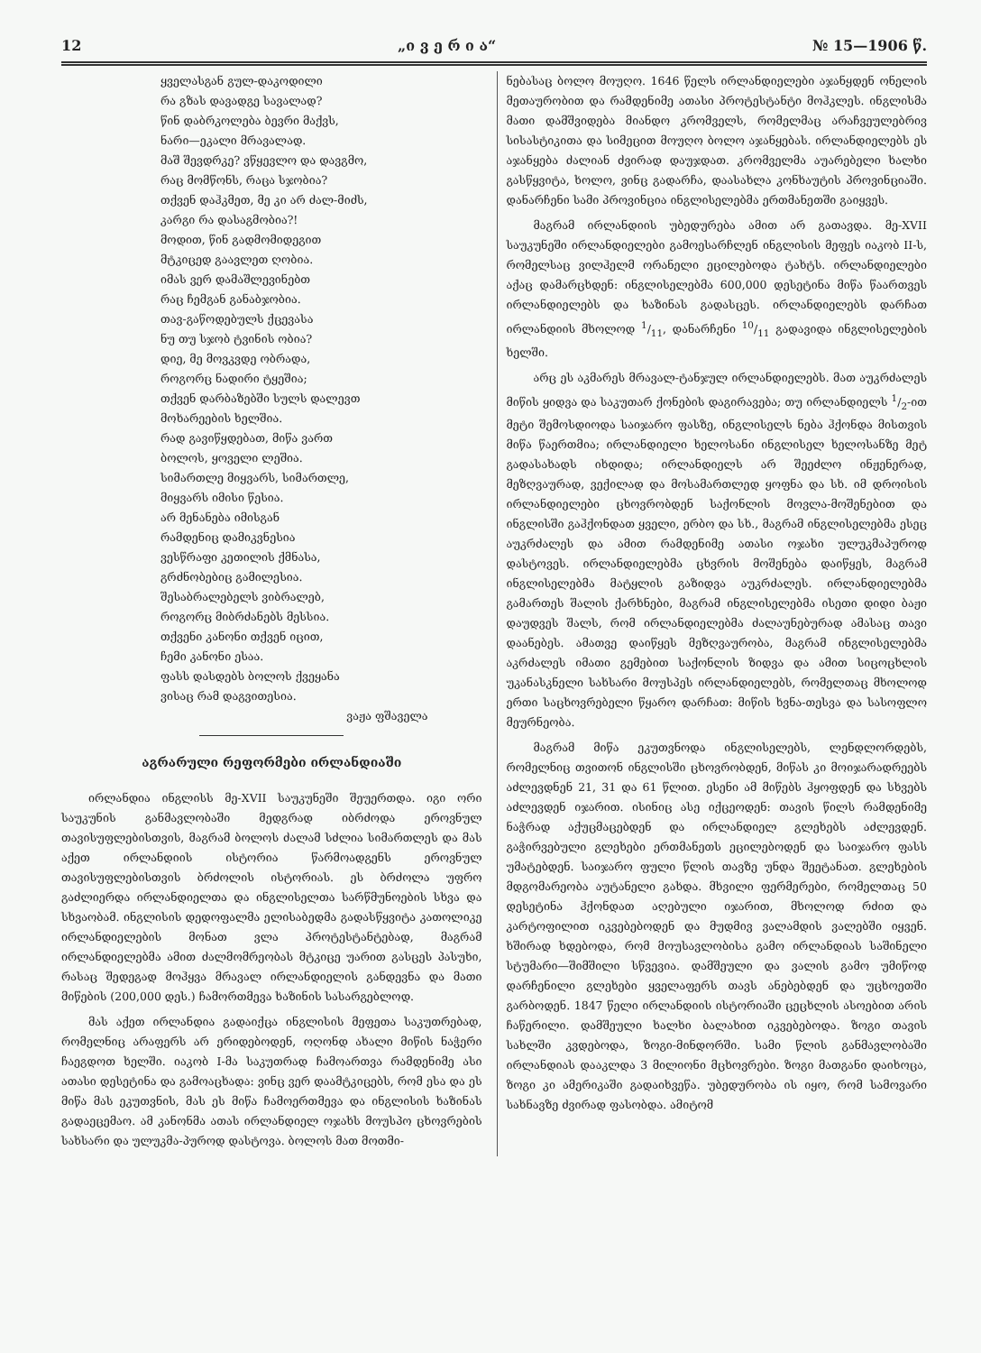12 „ი ვ ე რ ი ა“№ 15—1906 წ.
ყველასგან გულ-დაკოდილი
რა გზას დავადგე სავალად?
წინ დაბრკოლება ბევრი მაქვს,
ნარი—ეკალი მრავალად.
მაშ შევდრკე? ვწყევლო და დავგმო,
რაც მომწონს, რაცა სჯობია?
თქვენ დაჰკმეთ, მე კი არ ძალ-მიძს,
კარგი რა დასაგმობია?!
მოდით, წინ გადმომიდეგით
მტკიცედ გაავლეთ ღობია.
იმას ვერ დამაშლევინებთ
რაც ჩემგან განაბჯობია.
თავ-გაწოდებულს ქცევასა
ნუ თუ სჯობ ტვინის ობია?
დიე, მე მოვკვდე ობრადა,
როგორც ნადირი ტყეშია;
თქვენ დარბაზებში სულს დალევთ
მოხარეების ხელშია.
რად გავიწყდებათ, მიწა ვართ
ბოლოს, ყოველი ლეშია.
სიმართლე მიყვარს, სიმართლე,
მიყვარს იმისი წესია.
არ მენანება იმისგან
რამდენიც დამიკვნესია
ვესწრაფი კეთილის ქმნასა,
გრძნობებიც გამილესია.
შესაბრალებელს ვიბრალებ,
როგორც მიბრძანებს მესსია.
თქვენი კანონი თქვენ იცით,
ჩემი კანონი ესაა.
ფასს დასდებს ბოლოს ქვეყანა
ვისაც რამ დაგვითესია.
ვაჟა ფშაველა
აგრარული რეფორმები ირლანდიაში
ირლანდია ინგლისს მე-XVII საუკუნეში შეუერთდა. იგი ორი საუკუნის განმავლობაში მედგრად იბრძოდა ეროვნულ თავისუფლებისთვის, მაგრამ ბოლოს ძალამ სძლია სიმართლეს და მას აქეთ ირლანდიის ისტორია წარმოადგენს ეროვნულ თავისუფლებისთვის ბრძოლის ისტორიას. ეს ბრძოლა უფრო გაძლიერდა ირლანდიელთა და ინგლისელთა სარწმუნოების სხვა და სხვაობამ. ინგლისის დედოფალმა ელისაბედმა გადასწყვიტა კათოლიკე ირლანდიელების მონათ ვლა პროტესტანტებად, მაგრამ ირლანდიელებმა ამით ძალმომრეობას მტკიცე უარით გასცეს პასუხი, რასაც შედეგად მოჰყვა მრავალ ირლანდიელის განდევნა და მათი მიწების (200,000 დეს.) ჩამორთმევა ხაზინის სასარგებლოდ.
მას აქეთ ირლანდია გადაიქცა ინგლისის მეფეთა საკუთრებად, რომელნიც არაფერს არ ერიდებოდენ, ოღონდ ახალი მიწის ნაჭერი ჩაეგდოთ ხელში. იაკობ I-მა საკუთრად ჩამოართვა რამდენიმე ასი ათასი დესეტინა და გამოაცხადა: ვინც ვერ დაამტკიცებს, რომ ესა და ეს მიწა მას ეკუთვნის, მას ეს მიწა ჩამოერთმევა და ინგლისის ხაზინას გადაეცემაო. ამ კანონმა ათას ირლანდიელ ოჯახს მოუსპო ცხოვრების სახსარი და ულუკმა-პუროდ დასტოვა. ბოლოს მათ მოთმი-
ნებასაც ბოლო მოუღო. 1646 წელს ირლანდიელები აჯანყდენ ონელის მეთაურობით და რამდენიმე ათასი პროტესტანტი მოჰკლეს. ინგლისმა მათი დამშვიდება მიანდო კრომველს, რომელმაც არაჩვეულებრივ სისასტიკითა და სიმეცით მოუღო ბოლო აჯანყებას. ირლანდიელებს ეს აჯანყება ძალიან ძვირად დაუჯდათ. კრომველმა აუარებელი ხალხი გასწყვიტა, ხოლო, ვინც გადარჩა, დაასახლა კონხაუტის პროვინციაში. დანარჩენი სამი პროვინცია ინგლისელებმა ერთმანეთში გაიყვეს.
მაგრამ ირლანდიის უბედურება ამით არ გათავდა. მე-XVII საუკუნეში ირლანდიელები გამოესარჩლენ ინგლისის მეფეს იაკობ II-ს, რომელსაც ვილჰელმ ორანელი ეცილებოდა ტახტს. ირლანდიელები აქაც დამარცხდენ: ინგლისელებმა 600,000 დესეტინა მიწა წაართვეს ირლანდიელებს და ხაზინას გადასცეს. ირლანდიელებს დარჩათ ირლანდიის მხოლოდ 1/11, დანარჩენი 10/11 გადავიდა ინგლისელების ხელში.
არც ეს აკმარეს მრავალ-ტანჯულ ირლანდიელებს. მათ აუკრძალეს მიწის ყიდვა და საკუთარ ქონების დაგირავება; თუ ირლანდიელს 1/2-ით მეტი შემოსდიოდა საიჯარო ფასზე, ინგლისელს ნება ჰქონდა მისთვის მიწა წაერთმია; ირლანდიელი ხელოსანი ინგლისელ ხელოსანზე მეტ გადასახადს იხდიდა; ირლანდიელს არ შეეძლო ინჟენერად, მეზღვაურად, ვექილად და მოსამართლედ ყოფნა და სხ. იმ დროისის ირლანდიელები ცხოვრობდენ საქონლის მოვლა-მოშენებით და ინგლისში გაჰქონდათ ყველი, ერბო და სხ., მაგრამ ინგლისელებმა ესეც აუკრძალეს და ამით რამდენიმე ათასი ოჯახი ულუკმაპუროდ დასტოვეს. ირლანდიელებმა ცხვრის მოშენება დაიწყეს, მაგრამ ინგლისელებმა მატყლის გაზიდვა აუკრძალეს. ირლანდიელებმა გამართეს შალის ქარხნები, მაგრამ ინგლისელებმა ისეთი დიდი ბაჟი დაუდვეს შალს, რომ ირლანდიელებმა ძალაუნებურად ამასაც თავი დაანებეს. ამათვე დაიწყეს მეზღვაურობა, მაგრამ ინგლისელებმა აკრძალეს იმათი გემებით საქონლის ზიდვა და ამით სიცოცხლის უკანასკნელი სახსარი მოუსპეს ირლანდიელებს, რომელთაც მხოლოდ ერთი საცხოვრებელი წყარო დარჩათ: მიწის ხვნა-თესვა და სასოფლო მეურნეობა.
მაგრამ მიწა ეკუთვნოდა ინგლისელებს, ლენდლორდებს, რომელნიც თვითონ ინგლისში ცხოვრობდენ, მიწას კი მოიჯარადრეებს აძლევდნენ 21, 31 და 61 წლით. ესენი ამ მიწებს ჰყოფდენ და სხვებს აძლევდენ იჯარით. ისინიც ასე იქცეოდენ: თავის წილს რამდენიმე ნაჭრად აქუცმაცებდენ და ირლანდიელ გლეხებს აძლევდენ. გაჭირვებული გლეხები ერთმანეთს ეცილებოდენ და საიჯარო ფასს უმატებდენ. საიჯარო ფული წლის თავზე უნდა შეეტანათ. გლეხების მდგომარეობა აუტანელი გახდა. მხვილი ფერმერები, რომელთაც 50 დესეტინა ჰქონდათ აღებული იჯარით, მხოლოდ რძით და კარტოფილით იკვებებოდენ და მუდმივ ვალამდის ვალებში იყვენ. ხშირად ხდებოდა, რომ მოუსავლობისა გამო ირლანდიას საშინელი სტუმარი—შიმშილი სწვევია. დამშეული და ვალის გამო უმიწოდ დარჩენილი გლეხები ყველაფერს თავს ანებებდენ და უცხოეთში გარბოდენ. 1847 წელი ირლანდიის ისტორიაში ცეცხლის ასოებით არის ჩაწერილი. დამშეული ხალხი ბალახით იკვებებოდა. ზოგი თავის სახლში კვდებოდა, ზოგი-მინდორში. სამი წლის განმავლობაში ირლანდიას დააკლდა 3 მილიონი მცხოვრები. ზოგი მათგანი დაიხოცა, ზოგი კი ამერიკაში გადაიხვეწა. უბედურობა ის იყო, რომ სამოვარი სახნავზე ძვირად ფასობდა. ამიტომ